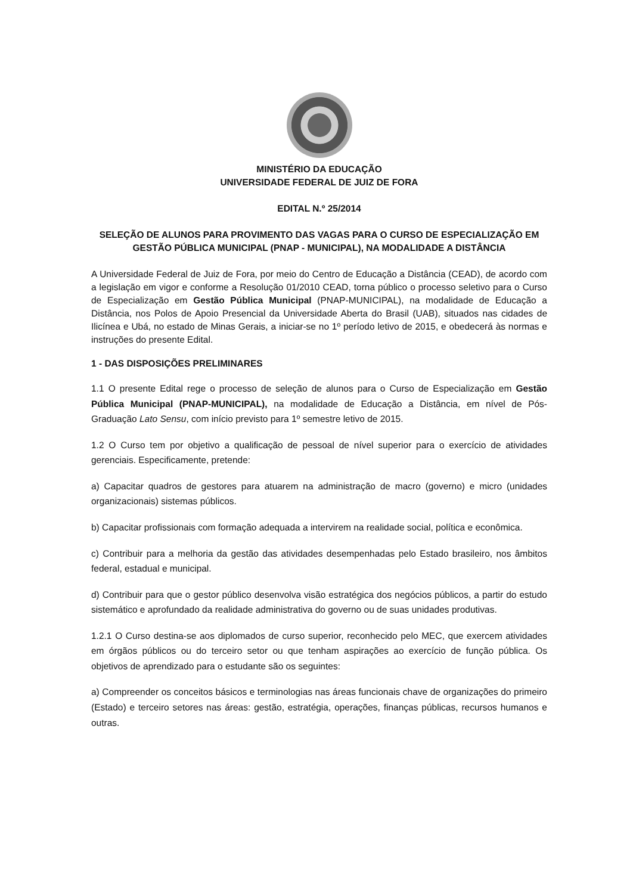MINISTÉRIO DA EDUCAÇÃO
UNIVERSIDADE FEDERAL DE JUIZ DE FORA
EDITAL N.º 25/2014
SELEÇÃO DE ALUNOS PARA PROVIMENTO DAS VAGAS PARA O CURSO DE ESPECIALIZAÇÃO EM GESTÃO PÚBLICA MUNICIPAL (PNAP - MUNICIPAL), NA MODALIDADE A DISTÂNCIA
A Universidade Federal de Juiz de Fora, por meio do Centro de Educação a Distância (CEAD), de acordo com a legislação em vigor e conforme a Resolução 01/2010 CEAD, torna público o processo seletivo para o Curso de Especialização em Gestão Pública Municipal (PNAP-MUNICIPAL), na modalidade de Educação a Distância, nos Polos de Apoio Presencial da Universidade Aberta do Brasil (UAB), situados nas cidades de Ilicínea e Ubá, no estado de Minas Gerais, a iniciar-se no 1º período letivo de 2015, e obedecerá às normas e instruções do presente Edital.
1 - DAS DISPOSIÇÕES PRELIMINARES
1.1 O presente Edital rege o processo de seleção de alunos para o Curso de Especialização em Gestão Pública Municipal (PNAP-MUNICIPAL), na modalidade de Educação a Distância, em nível de Pós-Graduação Lato Sensu, com início previsto para 1º semestre letivo de 2015.
1.2 O Curso tem por objetivo a qualificação de pessoal de nível superior para o exercício de atividades gerenciais. Especificamente, pretende:
a) Capacitar quadros de gestores para atuarem na administração de macro (governo) e micro (unidades organizacionais) sistemas públicos.
b) Capacitar profissionais com formação adequada a intervirem na realidade social, política e econômica.
c) Contribuir para a melhoria da gestão das atividades desempenhadas pelo Estado brasileiro, nos âmbitos federal, estadual e municipal.
d) Contribuir para que o gestor público desenvolva visão estratégica dos negócios públicos, a partir do estudo sistemático e aprofundado da realidade administrativa do governo ou de suas unidades produtivas.
1.2.1 O Curso destina-se aos diplomados de curso superior, reconhecido pelo MEC, que exercem atividades em órgãos públicos ou do terceiro setor ou que tenham aspirações ao exercício de função pública. Os objetivos de aprendizado para o estudante são os seguintes:
a) Compreender os conceitos básicos e terminologias nas áreas funcionais chave de organizações do primeiro (Estado) e terceiro setores nas áreas: gestão, estratégia, operações, finanças públicas, recursos humanos e outras.